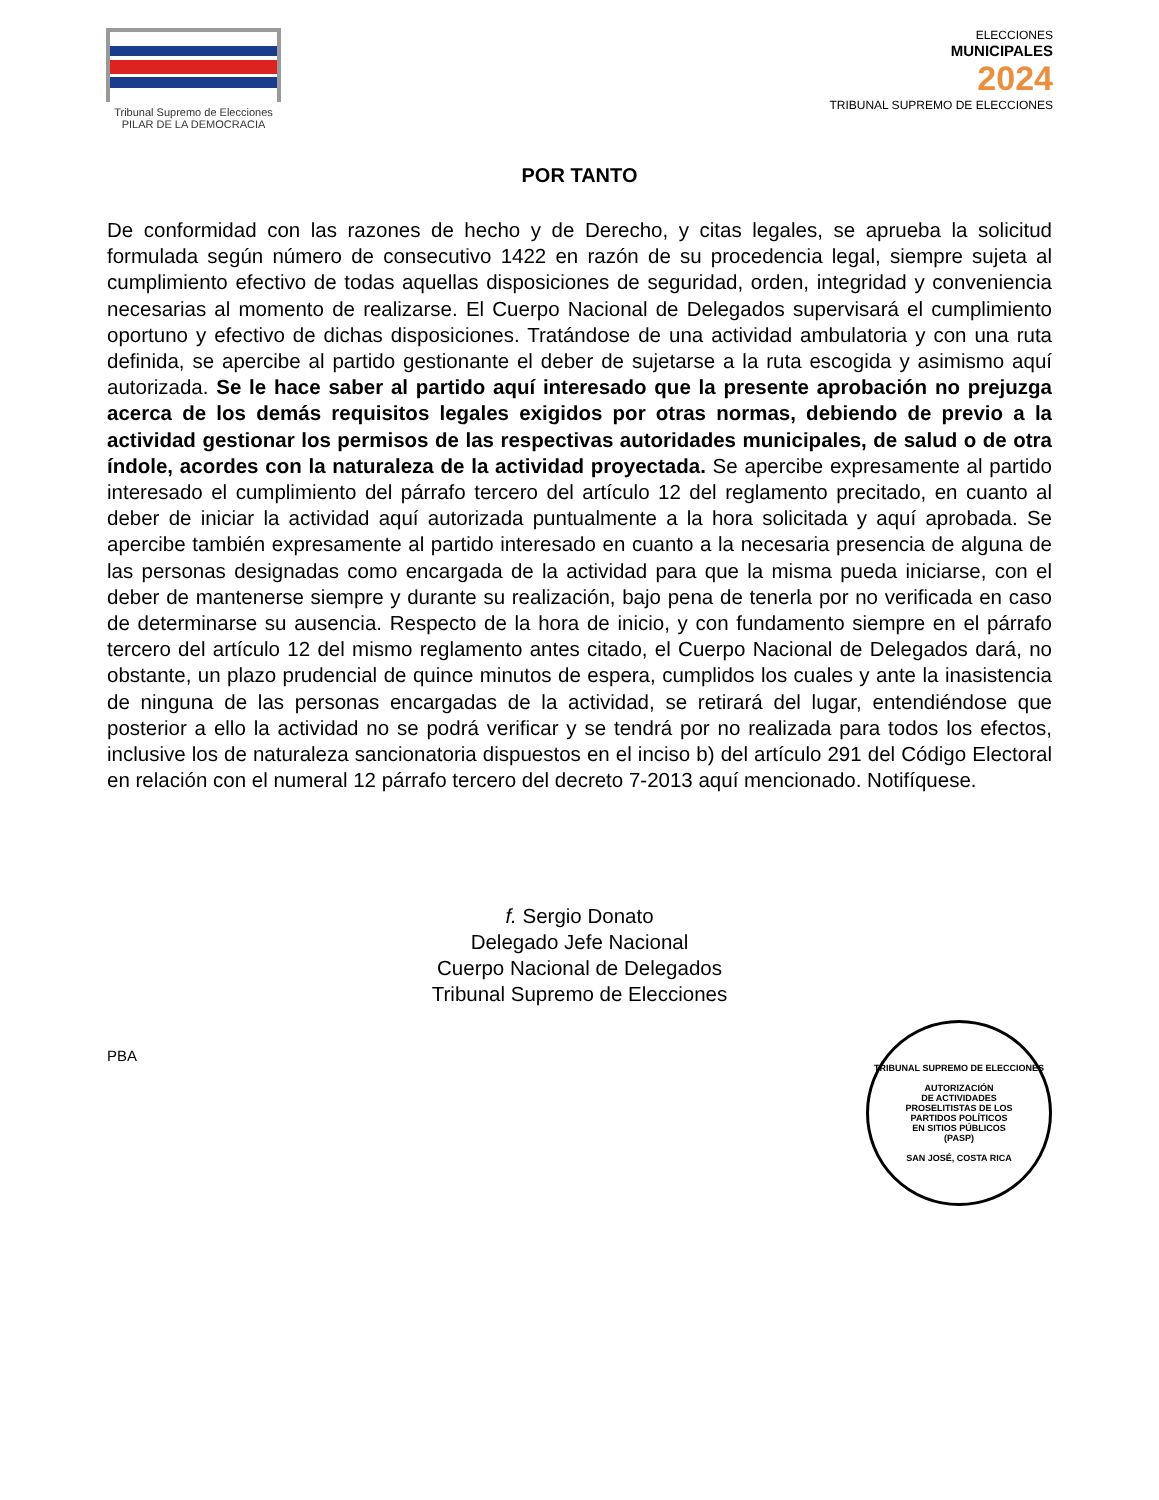Tribunal Supremo de Elecciones
PILAR DE LA DEMOCRACIA
ELECCIONES
MUNICIPALES
2024
TRIBUNAL SUPREMO DE ELECCIONES
POR TANTO
De conformidad con las razones de hecho y de Derecho, y citas legales, se aprueba la solicitud formulada según número de consecutivo 1422 en razón de su procedencia legal, siempre sujeta al cumplimiento efectivo de todas aquellas disposiciones de seguridad, orden, integridad y conveniencia necesarias al momento de realizarse. El Cuerpo Nacional de Delegados supervisará el cumplimiento oportuno y efectivo de dichas disposiciones. Tratándose de una actividad ambulatoria y con una ruta definida, se apercibe al partido gestionante el deber de sujetarse a la ruta escogida y asimismo aquí autorizada. Se le hace saber al partido aquí interesado que la presente aprobación no prejuzga acerca de los demás requisitos legales exigidos por otras normas, debiendo de previo a la actividad gestionar los permisos de las respectivas autoridades municipales, de salud o de otra índole, acordes con la naturaleza de la actividad proyectada. Se apercibe expresamente al partido interesado el cumplimiento del párrafo tercero del artículo 12 del reglamento precitado, en cuanto al deber de iniciar la actividad aquí autorizada puntualmente a la hora solicitada y aquí aprobada. Se apercibe también expresamente al partido interesado en cuanto a la necesaria presencia de alguna de las personas designadas como encargada de la actividad para que la misma pueda iniciarse, con el deber de mantenerse siempre y durante su realización, bajo pena de tenerla por no verificada en caso de determinarse su ausencia. Respecto de la hora de inicio, y con fundamento siempre en el párrafo tercero del artículo 12 del mismo reglamento antes citado, el Cuerpo Nacional de Delegados dará, no obstante, un plazo prudencial de quince minutos de espera, cumplidos los cuales y ante la inasistencia de ninguna de las personas encargadas de la actividad, se retirará del lugar, entendiéndose que posterior a ello la actividad no se podrá verificar y se tendrá por no realizada para todos los efectos, inclusive los de naturaleza sancionatoria dispuestos en el inciso b) del artículo 291 del Código Electoral en relación con el numeral 12 párrafo tercero del decreto 7-2013 aquí mencionado. Notifíquese.
TRIBUNAL SUPREMO DE ELECCIONES
AUTORIZACIÓN
DE ACTIVIDADES
PROSELITISTAS DE LOS
PARTIDOS POLÍTICOS
EN SITIOS PÚBLICOS
(PASP)
SAN JOSÉ, COSTA RICA
f. Sergio Donato
Delegado Jefe Nacional
Cuerpo Nacional de Delegados
Tribunal Supremo de Elecciones
PBA